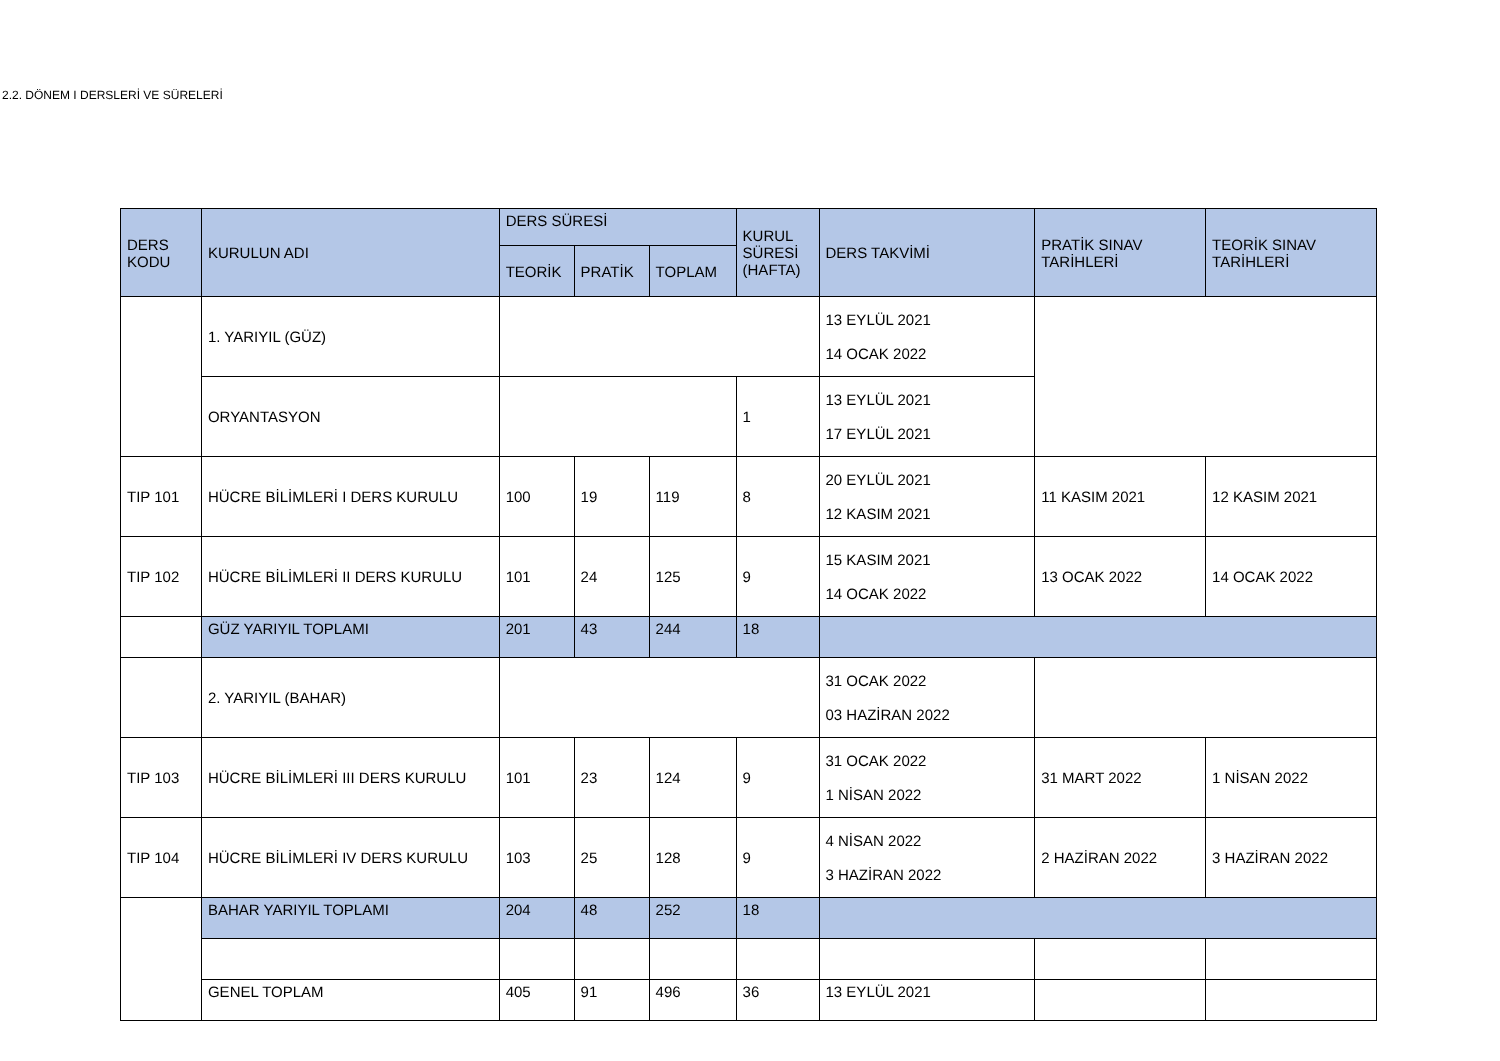2.2. DÖNEM I DERSLERİ VE SÜRELERİ
| DERS KODU | KURULUN ADI | DERS SÜRESİ | | | KURUL SÜRESİ (HAFTA) | DERS TAKVİMİ | PRATİK SINAV TARİHLERİ | TEORİK SINAV TARİHLERİ |
| --- | --- | --- | --- | --- | --- | --- | --- | --- |
| | | TEORİK | PRATİK | TOPLAM | | | | |
| | 1. YARIYIL (GÜZ) | | | | | 13 EYLÜL 2021 14 OCAK 2022 | | |
| | ORYANTASYON | | | | 1 | 13 EYLÜL 2021 17 EYLÜL 2021 | | |
| TIP 101 | HÜCRE BİLİMLERİ I DERS KURULU | 100 | 19 | 119 | 8 | 20 EYLÜL 2021 12 KASIM 2021 | 11 KASIM 2021 | 12 KASIM 2021 |
| TIP 102 | HÜCRE BİLİMLERİ II DERS KURULU | 101 | 24 | 125 | 9 | 15 KASIM 2021 14 OCAK 2022 | 13 OCAK 2022 | 14 OCAK 2022 |
| | GÜZ YARIYIL TOPLAMI | 201 | 43 | 244 | 18 | | | |
| | 2. YARIYIL (BAHAR) | | | | | 31 OCAK 2022 03 HAZİRAN 2022 | | |
| TIP 103 | HÜCRE BİLİMLERİ III DERS KURULU | 101 | 23 | 124 | 9 | 31 OCAK 2022 1 NİSAN 2022 | 31 MART 2022 | 1 NİSAN 2022 |
| TIP 104 | HÜCRE BİLİMLERİ IV DERS KURULU | 103 | 25 | 128 | 9 | 4 NİSAN 2022 3 HAZİRAN 2022 | 2 HAZİRAN 2022 | 3 HAZİRAN 2022 |
| | BAHAR YARIYIL TOPLAMI | 204 | 48 | 252 | 18 | | | |
| | GENEL TOPLAM | 405 | 91 | 496 | 36 | 13 EYLÜL 2021 | | |